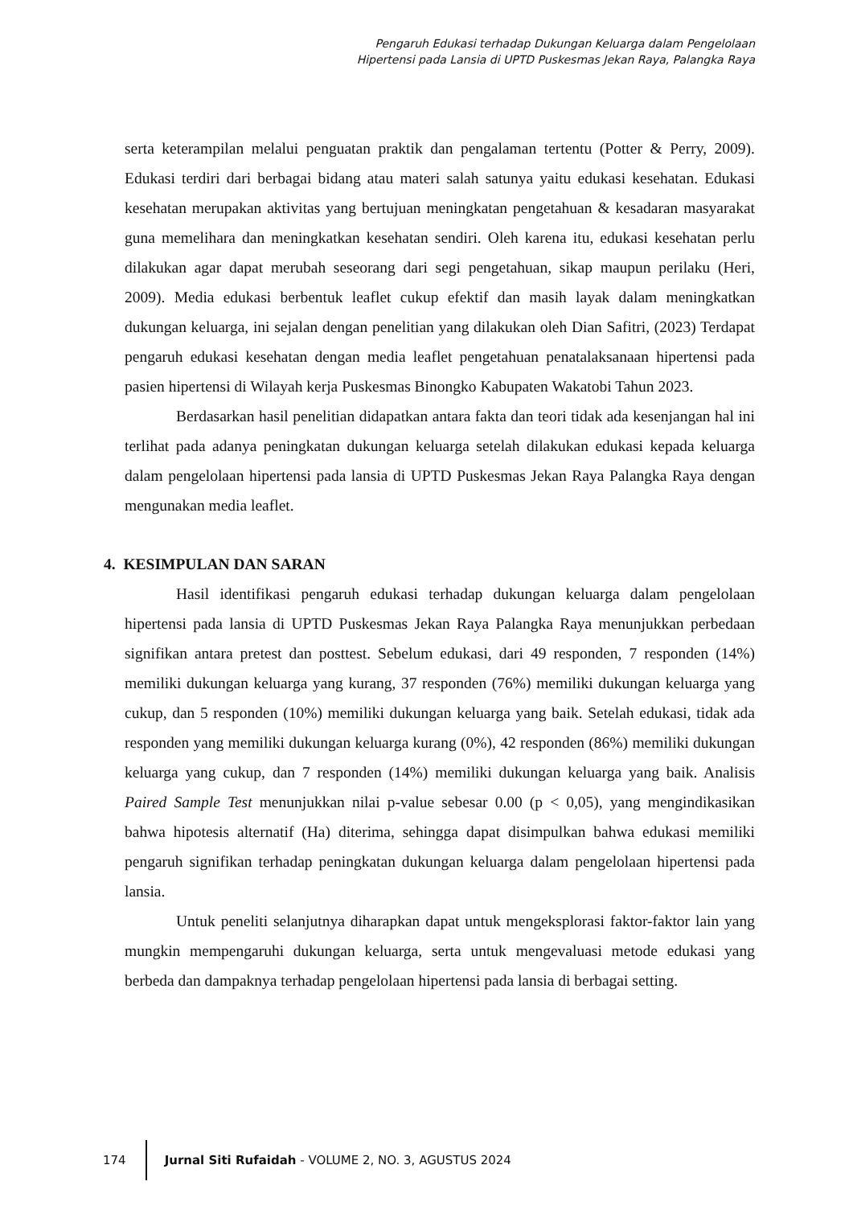Pengaruh Edukasi terhadap Dukungan Keluarga dalam Pengelolaan
Hipertensi pada Lansia di UPTD Puskesmas Jekan Raya, Palangka Raya
serta keterampilan melalui penguatan praktik dan pengalaman tertentu (Potter & Perry, 2009). Edukasi terdiri dari berbagai bidang atau materi salah satunya yaitu edukasi kesehatan. Edukasi kesehatan merupakan aktivitas yang bertujuan meningkatan pengetahuan & kesadaran masyarakat guna memelihara dan meningkatkan kesehatan sendiri. Oleh karena itu, edukasi kesehatan perlu dilakukan agar dapat merubah seseorang dari segi pengetahuan, sikap maupun perilaku (Heri, 2009). Media edukasi berbentuk leaflet cukup efektif dan masih layak dalam meningkatkan dukungan keluarga, ini sejalan dengan penelitian yang dilakukan oleh Dian Safitri, (2023) Terdapat pengaruh edukasi kesehatan dengan media leaflet pengetahuan penatalaksanaan hipertensi pada pasien hipertensi di Wilayah kerja Puskesmas Binongko Kabupaten Wakatobi Tahun 2023.
Berdasarkan hasil penelitian didapatkan antara fakta dan teori tidak ada kesenjangan hal ini terlihat pada adanya peningkatan dukungan keluarga setelah dilakukan edukasi kepada keluarga dalam pengelolaan hipertensi pada lansia di UPTD Puskesmas Jekan Raya Palangka Raya dengan mengunakan media leaflet.
4. KESIMPULAN DAN SARAN
Hasil identifikasi pengaruh edukasi terhadap dukungan keluarga dalam pengelolaan hipertensi pada lansia di UPTD Puskesmas Jekan Raya Palangka Raya menunjukkan perbedaan signifikan antara pretest dan posttest. Sebelum edukasi, dari 49 responden, 7 responden (14%) memiliki dukungan keluarga yang kurang, 37 responden (76%) memiliki dukungan keluarga yang cukup, dan 5 responden (10%) memiliki dukungan keluarga yang baik. Setelah edukasi, tidak ada responden yang memiliki dukungan keluarga kurang (0%), 42 responden (86%) memiliki dukungan keluarga yang cukup, dan 7 responden (14%) memiliki dukungan keluarga yang baik. Analisis Paired Sample Test menunjukkan nilai p-value sebesar 0.00 (p < 0,05), yang mengindikasikan bahwa hipotesis alternatif (Ha) diterima, sehingga dapat disimpulkan bahwa edukasi memiliki pengaruh signifikan terhadap peningkatan dukungan keluarga dalam pengelolaan hipertensi pada lansia.
Untuk peneliti selanjutnya diharapkan dapat untuk mengeksplorasi faktor-faktor lain yang mungkin mempengaruhi dukungan keluarga, serta untuk mengevaluasi metode edukasi yang berbeda dan dampaknya terhadap pengelolaan hipertensi pada lansia di berbagai setting.
174 Jurnal Siti Rufaidah - VOLUME 2, NO. 3, AGUSTUS 2024